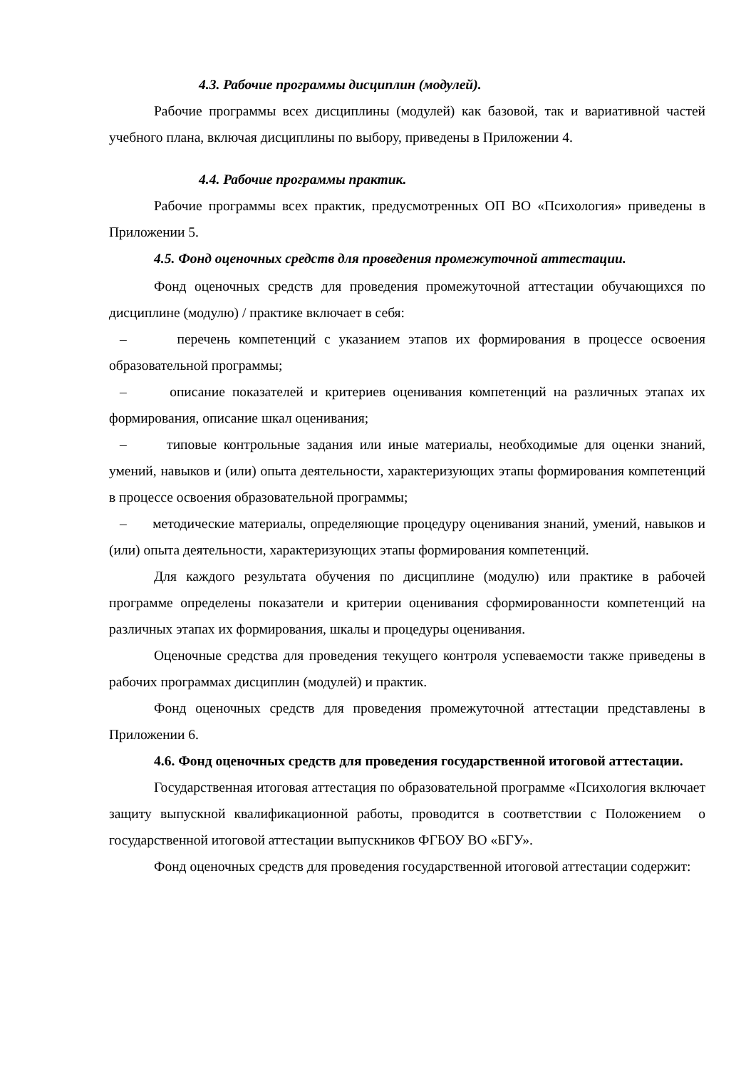4.3. Рабочие программы дисциплин (модулей).
Рабочие программы всех дисциплины (модулей) как базовой, так и вариативной частей учебного плана, включая дисциплины по выбору, приведены в Приложении 4.
4.4. Рабочие программы практик.
Рабочие программы всех практик, предусмотренных ОП ВО «Психология» приведены в Приложении 5.
4.5. Фонд оценочных средств для проведения промежуточной аттестации.
Фонд оценочных средств для проведения промежуточной аттестации обучающихся по дисциплине (модулю) / практике включает в себя:
– перечень компетенций с указанием этапов их формирования в процессе освоения образовательной программы;
– описание показателей и критериев оценивания компетенций на различных этапах их формирования, описание шкал оценивания;
– типовые контрольные задания или иные материалы, необходимые для оценки знаний, умений, навыков и (или) опыта деятельности, характеризующих этапы формирования компетенций в процессе освоения образовательной программы;
– методические материалы, определяющие процедуру оценивания знаний, умений, навыков и (или) опыта деятельности, характеризующих этапы формирования компетенций.
Для каждого результата обучения по дисциплине (модулю) или практике в рабочей программе определены показатели и критерии оценивания сформированности компетенций на различных этапах их формирования, шкалы и процедуры оценивания.
Оценочные средства для проведения текущего контроля успеваемости также приведены в рабочих программах дисциплин (модулей) и практик.
Фонд оценочных средств для проведения промежуточной аттестации представлены в Приложении 6.
4.6. Фонд оценочных средств для проведения государственной итоговой аттестации.
Государственная итоговая аттестация по образовательной программе «Психология включает защиту выпускной квалификационной работы, проводится в соответствии с Положением о государственной итоговой аттестации выпускников ФГБОУ ВО «БГУ».
Фонд оценочных средств для проведения государственной итоговой аттестации содержит: